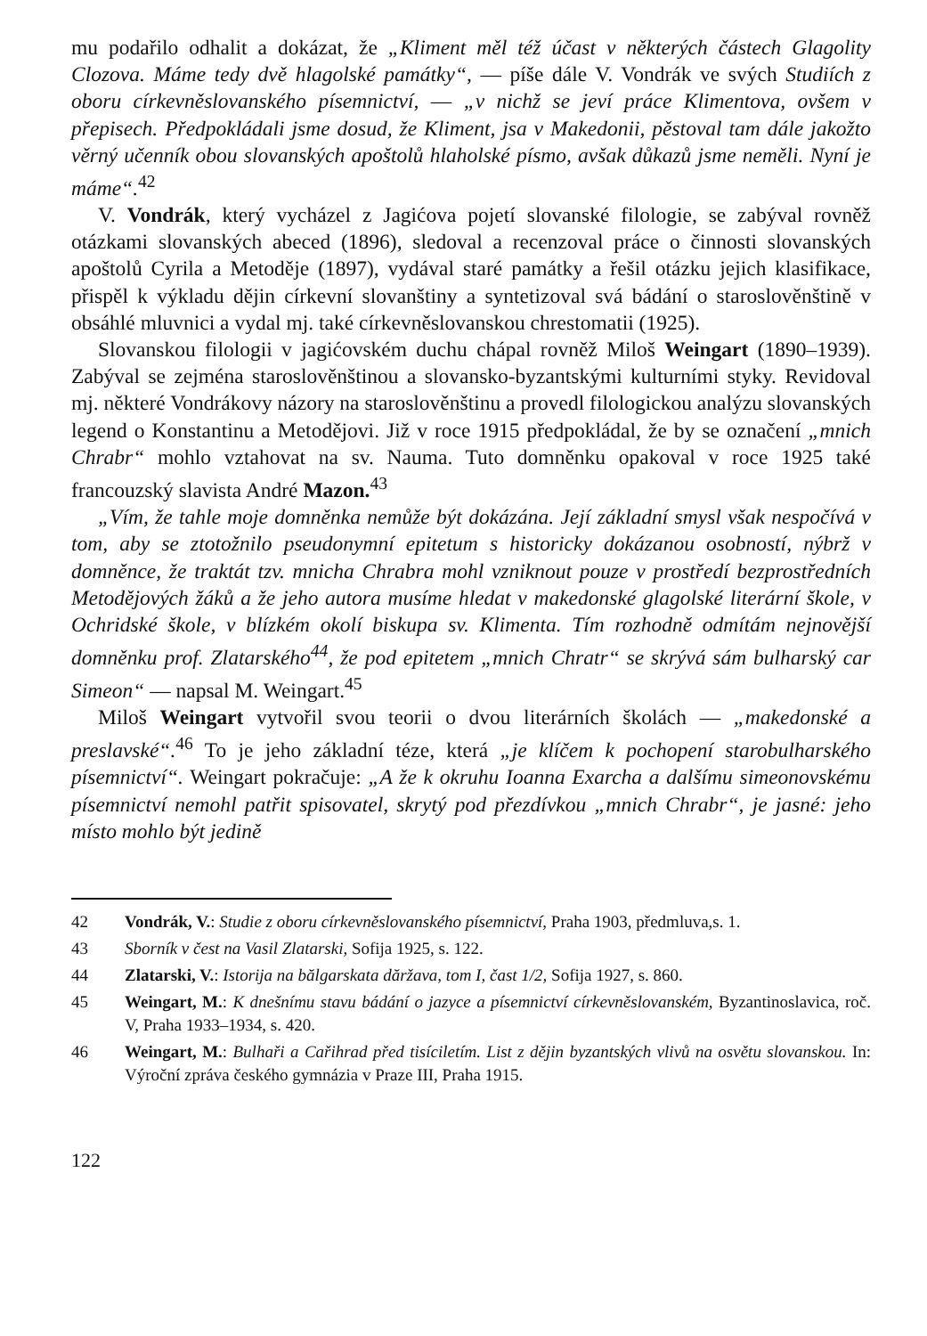mu podařilo odhalit a dokázat, že „Kliment měl též účast v některých částech Glagolity Clozova. Máme tedy dvě hlagolské památky“, — píše dále V. Vondrák ve svých Studiích z oboru církevněslovanského písemnictví, — „v nichž se jeví práce Klimentova, ovšem v přepisech. Předpokládali jsme dosud, že Kliment, jsa v Makedonii, pěstoval tam dále jakožto věrný učenník obou slovanských apoštolů hlaholské písmo, avšak důkazů jsme neměli. Nyní je máme“.<sup>42</sup>
V. Vondrák, který vycházel z Jagićova pojetí slovanské filologie, se zabýval rovněž otázkami slovanských abeced (1896), sledoval a recenzoval práce o činnosti slovanských apoštolů Cyrila a Metoděje (1897), vydával staré památky a řešil otázku jejich klasifikace, přispěl k výkladu dějin církevní slovanštiny a syntetizoval svá bádání o staroslověnštině v obsáhlé mluvnici a vydal mj. také církevněslovanskou chrestomatii (1925).
Slovanskou filologii v jagićovském duchu chápal rovněž Miloš Weingart (1890–1939). Zabýval se zejména staroslověnštinou a slovansko-byzantskými kulturními styky. Revidoval mj. některé Vondrákovy názory na staroslověnštinu a provedl filologickou analýzu slovanských legend o Konstantinu a Metodějovi. Již v roce 1915 předpokládal, že by se označení „mnich Chrabr“ mohlo vztahovat na sv. Nauma. Tuto domněnku opakoval v roce 1925 také francouzský slavista André Mazon.<sup>43</sup>
„Vím, že tahle moje domněnka nemůže být dokázána. Její základní smysl však nespočívá v tom, aby se ztotožnilo pseudonymní epitetum s historicky dokázanou osobností, nýbrž v domněnce, že traktát tzv. mnicha Chrabra mohl vzniknout pouze v prostředí bezprostředních Metodějových žáků a že jeho autora musíme hledat v makedonské glagolské literární škole, v Ochridské škole, v blízkém okolí biskupa sv. Klimenta. Tím rozhodně odmítám nejnovější domněnku prof. Zlatarského<sup>44</sup>, že pod epitetem „mnich Chratr“ se skrývá sám bulharský car Simeon“ — napsal M. Weingart.<sup>45</sup>
Miloš Weingart vytvořil svou teorii o dvou literárních školách — „makedonské a preslavské“.<sup>46</sup> To je jeho základní téze, která „je klíčem k pochopení starobulharského písemnictví“. Weingart pokračuje: „A že k okruhu Ioanna Exarcha a dalšímu simeonovskému písemnictví nemohl patřit spisovatel, skrytý pod přezdívkou „mnich Chrabr“, je jasné: jeho místo mohlo být jedině
42 Vondrák, V.: Studie z oboru církevněslovanského písemnictví, Praha 1903, předmluva,s. 1.
43 Sborník v čest na Vasil Zlatarski, Sofija 1925, s. 122.
44 Zlatarski, V.: Istorija na bălgarskata dăržava, tom I, čast 1/2, Sofija 1927, s. 860.
45 Weingart, M.: K dnešnímu stavu bádání o jazyce a písemnictví církevněslovanském, Byzantinoslavica, roč. V, Praha 1933–1934, s. 420.
46 Weingart, M.: Bulhaři a Cařihrad před tisíciletím. List z dějin byzantských vlivů na osvětu slovanskou. In: Výroční zpráva českého gymnázia v Praze III, Praha 1915.
122